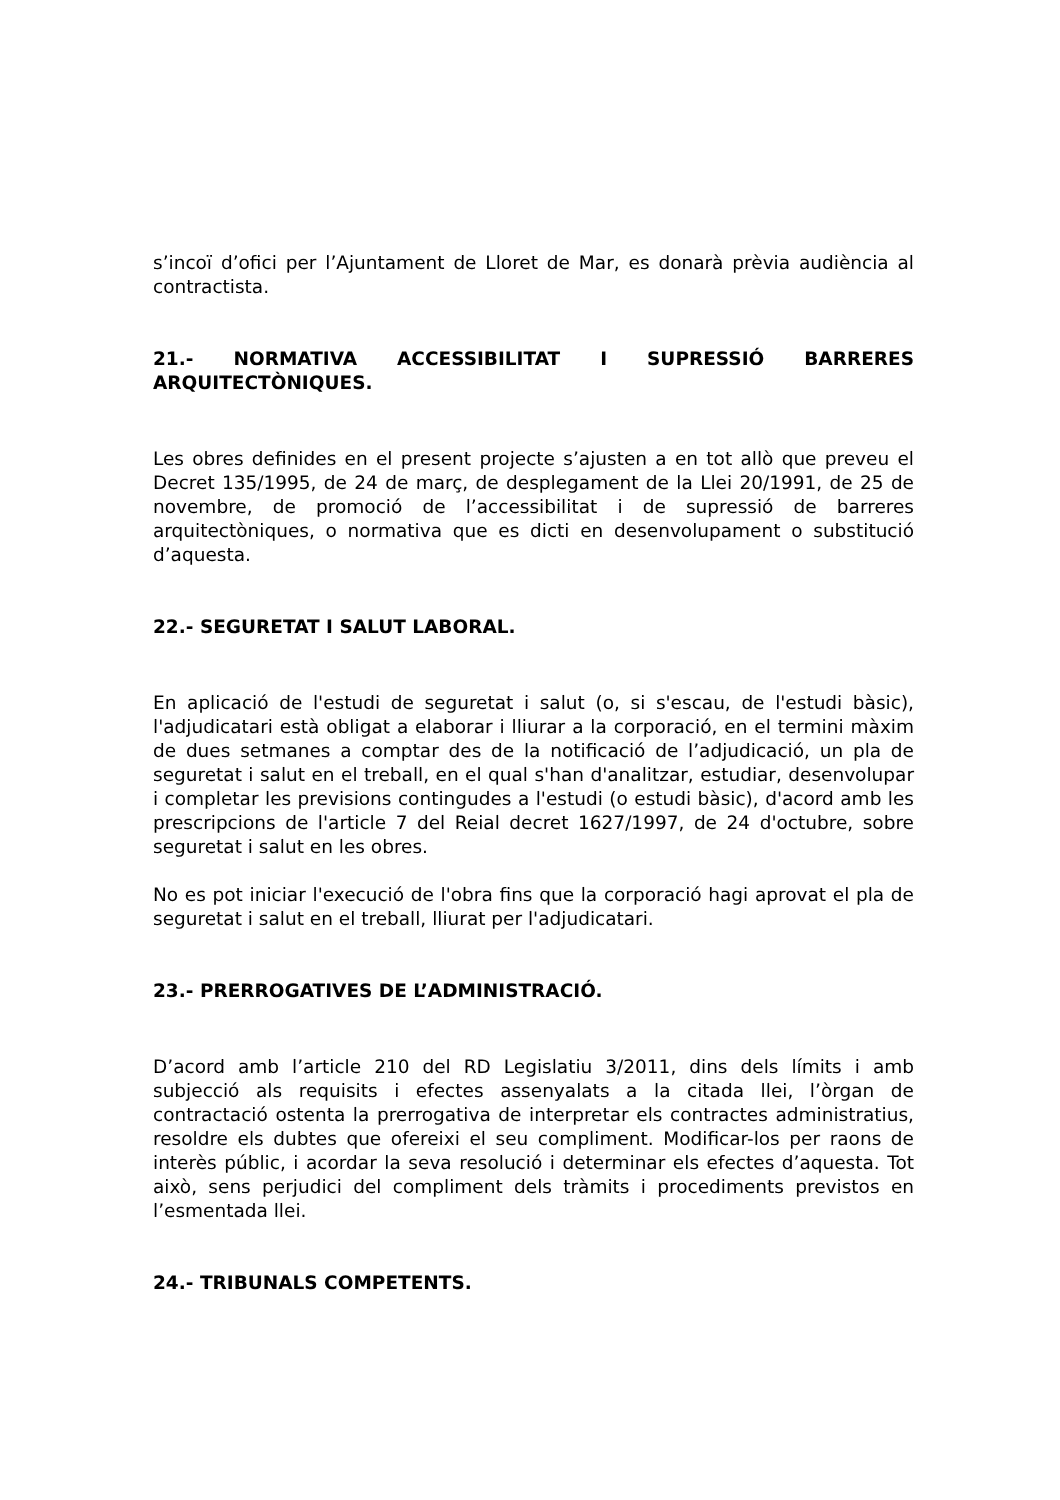s’incoï d’ofici per l’Ajuntament de Lloret de Mar, es donarà prèvia audiència al contractista.
21.- NORMATIVA ACCESSIBILITAT I SUPRESSIÓ BARRERES ARQUITECTÒNIQUES.
Les obres definides en el present projecte s’ajusten a en tot allò que preveu el Decret 135/1995, de 24 de març, de desplegament de la Llei 20/1991, de 25 de novembre, de promoció de l’accessibilitat i de supressió de barreres arquitectòniques, o normativa que es dicti en desenvolupament o substitució d’aquesta.
22.- SEGURETAT I SALUT LABORAL.
En aplicació de l'estudi de seguretat i salut (o, si s'escau, de l'estudi bàsic), l'adjudicatari està obligat a elaborar i lliurar a la corporació, en el termini màxim de dues setmanes a comptar des de la notificació de l’adjudicació, un pla de seguretat i salut en el treball, en el qual s'han d'analitzar, estudiar, desenvolupar i completar les previsions contingudes a l'estudi (o estudi bàsic), d'acord amb les prescripcions de l'article 7 del Reial decret 1627/1997, de 24 d'octubre, sobre seguretat i salut en les obres.
No es pot iniciar l'execució de l'obra fins que la corporació hagi aprovat el pla de seguretat i salut en el treball, lliurat per l'adjudicatari.
23.- PRERROGATIVES DE L’ADMINISTRACIÓ.
D’acord amb l’article 210 del RD Legislatiu 3/2011, dins dels límits i amb subjecció als requisits i efectes assenyalats a la citada llei, l’òrgan de contractació ostenta la prerrogativa de interpretar els contractes administratius, resoldre els dubtes que ofereixi el seu compliment. Modificar-los per raons de interès públic, i acordar la seva resolució i determinar els efectes d’aquesta. Tot això, sens perjudici del compliment dels tràmits i procediments previstos en l’esmentada llei.
24.- TRIBUNALS COMPETENTS.